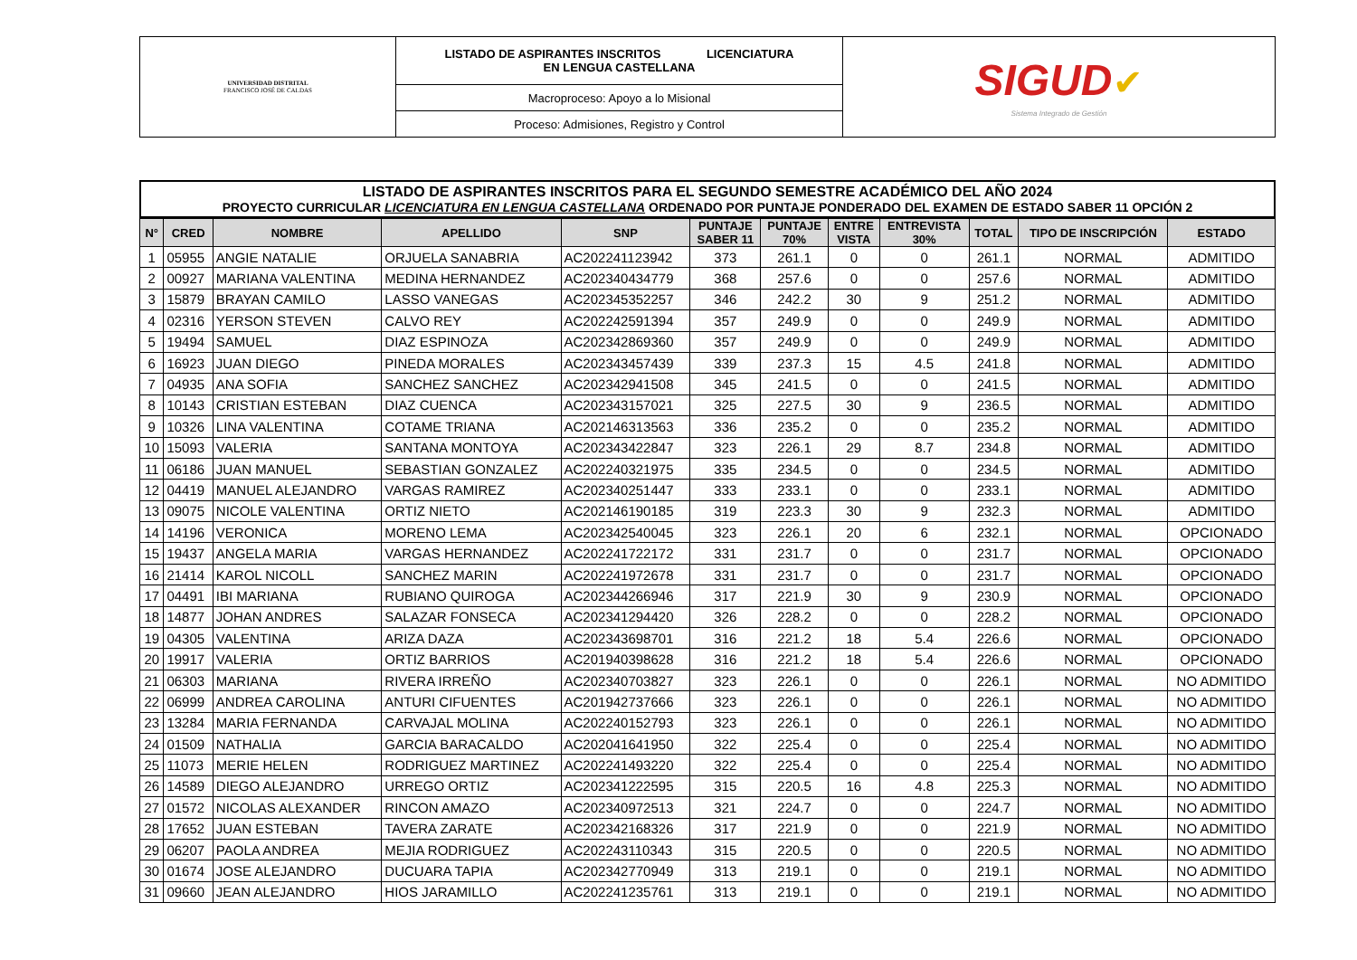| UNIVERSIDAD DISTRITAL FRANCISCO JOSÉ DE CALDAS | LISTADO DE ASPIRANTES INSCRITOS LICENCIATURA EN LENGUA CASTELLANA | SIGUD ✔ Sistema Integrado de Gestión |
| | Macroproceso: Apoyo a lo Misional | |
| | Proceso: Admisiones, Registro y Control | |
LISTADO DE ASPIRANTES INSCRITOS PARA EL SEGUNDO SEMESTRE ACADÉMICO DEL AÑO 2024
PROYECTO CURRICULAR LICENCIATURA EN LENGUA CASTELLANA ORDENADO POR PUNTAJE PONDERADO DEL EXAMEN DE ESTADO SABER 11 OPCIÓN 2
| N° | CRED | NOMBRE | APELLIDO | SNP | PUNTAJE SABER 11 | PUNTAJE 70% | ENTRE VISTA | ENTREVISTA 30% | TOTAL | TIPO DE INSCRIPCIÓN | ESTADO |
| --- | --- | --- | --- | --- | --- | --- | --- | --- | --- | --- | --- |
| 1 | 05955 | ANGIE NATALIE | ORJUELA SANABRIA | AC202241123942 | 373 | 261.1 | 0 | 0 | 261.1 | NORMAL | ADMITIDO |
| 2 | 00927 | MARIANA VALENTINA | MEDINA HERNANDEZ | AC202340434779 | 368 | 257.6 | 0 | 0 | 257.6 | NORMAL | ADMITIDO |
| 3 | 15879 | BRAYAN CAMILO | LASSO VANEGAS | AC202345352257 | 346 | 242.2 | 30 | 9 | 251.2 | NORMAL | ADMITIDO |
| 4 | 02316 | YERSON STEVEN | CALVO REY | AC202242591394 | 357 | 249.9 | 0 | 0 | 249.9 | NORMAL | ADMITIDO |
| 5 | 19494 | SAMUEL | DIAZ ESPINOZA | AC202342869360 | 357 | 249.9 | 0 | 0 | 249.9 | NORMAL | ADMITIDO |
| 6 | 16923 | JUAN DIEGO | PINEDA MORALES | AC202343457439 | 339 | 237.3 | 15 | 4.5 | 241.8 | NORMAL | ADMITIDO |
| 7 | 04935 | ANA SOFIA | SANCHEZ SANCHEZ | AC202342941508 | 345 | 241.5 | 0 | 0 | 241.5 | NORMAL | ADMITIDO |
| 8 | 10143 | CRISTIAN ESTEBAN | DIAZ CUENCA | AC202343157021 | 325 | 227.5 | 30 | 9 | 236.5 | NORMAL | ADMITIDO |
| 9 | 10326 | LINA VALENTINA | COTAME TRIANA | AC202146313563 | 336 | 235.2 | 0 | 0 | 235.2 | NORMAL | ADMITIDO |
| 10 | 15093 | VALERIA | SANTANA MONTOYA | AC202343422847 | 323 | 226.1 | 29 | 8.7 | 234.8 | NORMAL | ADMITIDO |
| 11 | 06186 | JUAN MANUEL | SEBASTIAN GONZALEZ | AC202240321975 | 335 | 234.5 | 0 | 0 | 234.5 | NORMAL | ADMITIDO |
| 12 | 04419 | MANUEL ALEJANDRO | VARGAS RAMIREZ | AC202340251447 | 333 | 233.1 | 0 | 0 | 233.1 | NORMAL | ADMITIDO |
| 13 | 09075 | NICOLE VALENTINA | ORTIZ NIETO | AC202146190185 | 319 | 223.3 | 30 | 9 | 232.3 | NORMAL | ADMITIDO |
| 14 | 14196 | VERONICA | MORENO LEMA | AC202342540045 | 323 | 226.1 | 20 | 6 | 232.1 | NORMAL | OPCIONADO |
| 15 | 19437 | ANGELA MARIA | VARGAS HERNANDEZ | AC202241722172 | 331 | 231.7 | 0 | 0 | 231.7 | NORMAL | OPCIONADO |
| 16 | 21414 | KAROL NICOLL | SANCHEZ MARIN | AC202241972678 | 331 | 231.7 | 0 | 0 | 231.7 | NORMAL | OPCIONADO |
| 17 | 04491 | IBI MARIANA | RUBIANO QUIROGA | AC202344266946 | 317 | 221.9 | 30 | 9 | 230.9 | NORMAL | OPCIONADO |
| 18 | 14877 | JOHAN ANDRES | SALAZAR FONSECA | AC202341294420 | 326 | 228.2 | 0 | 0 | 228.2 | NORMAL | OPCIONADO |
| 19 | 04305 | VALENTINA | ARIZA DAZA | AC202343698701 | 316 | 221.2 | 18 | 5.4 | 226.6 | NORMAL | OPCIONADO |
| 20 | 19917 | VALERIA | ORTIZ BARRIOS | AC201940398628 | 316 | 221.2 | 18 | 5.4 | 226.6 | NORMAL | OPCIONADO |
| 21 | 06303 | MARIANA | RIVERA IRREÑO | AC202340703827 | 323 | 226.1 | 0 | 0 | 226.1 | NORMAL | NO ADMITIDO |
| 22 | 06999 | ANDREA CAROLINA | ANTURI CIFUENTES | AC201942737666 | 323 | 226.1 | 0 | 0 | 226.1 | NORMAL | NO ADMITIDO |
| 23 | 13284 | MARIA FERNANDA | CARVAJAL MOLINA | AC202240152793 | 323 | 226.1 | 0 | 0 | 226.1 | NORMAL | NO ADMITIDO |
| 24 | 01509 | NATHALIA | GARCIA BARACALDO | AC202041641950 | 322 | 225.4 | 0 | 0 | 225.4 | NORMAL | NO ADMITIDO |
| 25 | 11073 | MERIE HELEN | RODRIGUEZ MARTINEZ | AC202241493220 | 322 | 225.4 | 0 | 0 | 225.4 | NORMAL | NO ADMITIDO |
| 26 | 14589 | DIEGO ALEJANDRO | URREGO ORTIZ | AC202341222595 | 315 | 220.5 | 16 | 4.8 | 225.3 | NORMAL | NO ADMITIDO |
| 27 | 01572 | NICOLAS ALEXANDER | RINCON AMAZO | AC202340972513 | 321 | 224.7 | 0 | 0 | 224.7 | NORMAL | NO ADMITIDO |
| 28 | 17652 | JUAN ESTEBAN | TAVERA ZARATE | AC202342168326 | 317 | 221.9 | 0 | 0 | 221.9 | NORMAL | NO ADMITIDO |
| 29 | 06207 | PAOLA ANDREA | MEJIA RODRIGUEZ | AC202243110343 | 315 | 220.5 | 0 | 0 | 220.5 | NORMAL | NO ADMITIDO |
| 30 | 01674 | JOSE ALEJANDRO | DUCUARA TAPIA | AC202342770949 | 313 | 219.1 | 0 | 0 | 219.1 | NORMAL | NO ADMITIDO |
| 31 | 09660 | JEAN ALEJANDRO | HIOS JARAMILLO | AC202241235761 | 313 | 219.1 | 0 | 0 | 219.1 | NORMAL | NO ADMITIDO |